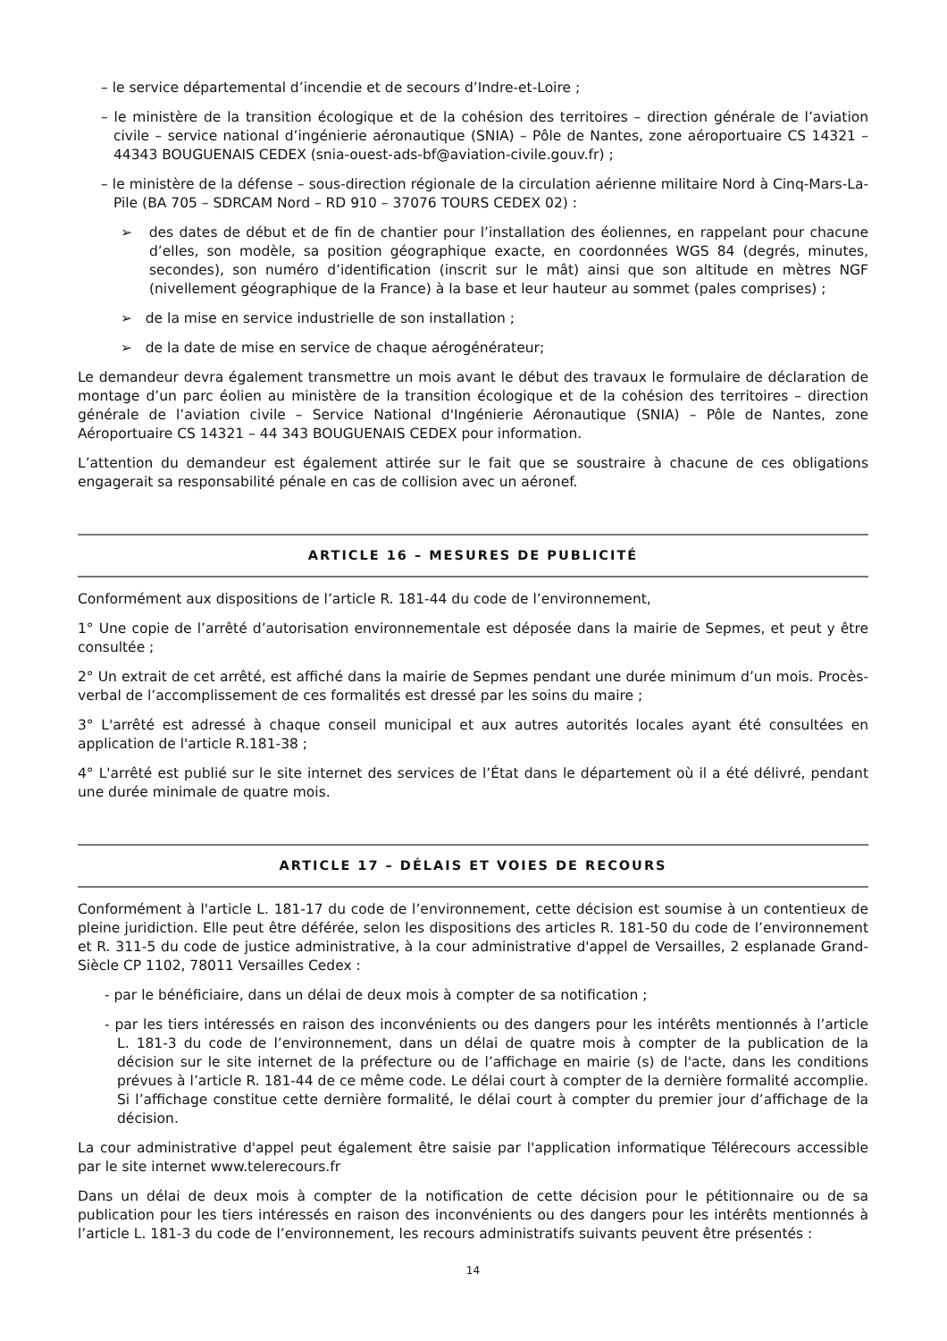– le service départemental d’incendie et de secours d’Indre-et-Loire ;
– le ministère de la transition écologique et de la cohésion des territoires – direction générale de l’aviation civile – service national d’ingénierie aéronautique (SNIA) – Pôle de Nantes, zone aéroportuaire CS 14321 – 44343 BOUGUENAIS CEDEX (snia-ouest-ads-bf@aviation-civile.gouv.fr) ;
– le ministère de la défense – sous-direction régionale de la circulation aérienne militaire Nord à Cinq-Mars-La-Pile (BA 705 – SDRCAM Nord – RD 910 – 37076 TOURS CEDEX 02) :
➢ des dates de début et de fin de chantier pour l’installation des éoliennes, en rappelant pour chacune d’elles, son modèle, sa position géographique exacte, en coordonnées WGS 84 (degrés, minutes, secondes), son numéro d’identification (inscrit sur le mât) ainsi que son altitude en mètres NGF (nivellement géographique de la France) à la base et leur hauteur au sommet (pales comprises) ;
➢ de la mise en service industrielle de son installation ;
➢ de la date de mise en service de chaque aérogénérateur;
Le demandeur devra également transmettre un mois avant le début des travaux le formulaire de déclaration de montage d’un parc éolien au ministère de la transition écologique et de la cohésion des territoires – direction générale de l’aviation civile – Service National d'Ingénierie Aéronautique (SNIA) – Pôle de Nantes, zone Aéroportuaire CS 14321 – 44 343 BOUGUENAIS CEDEX pour information.
L’attention du demandeur est également attirée sur le fait que se soustraire à chacune de ces obligations engagerait sa responsabilité pénale en cas de collision avec un aéronef.
ARTICLE 16 – MESURES DE PUBLICITÉ
Conformément aux dispositions de l’article R. 181-44 du code de l’environnement,
1° Une copie de l’arrêté d’autorisation environnementale est déposée dans la mairie de Sepmes, et peut y être consultée ;
2° Un extrait de cet arrêté, est affiché dans la mairie de Sepmes pendant une durée minimum d’un mois. Procès-verbal de l’accomplissement de ces formalités est dressé par les soins du maire ;
3° L'arrêté est adressé à chaque conseil municipal et aux autres autorités locales ayant été consultées en application de l'article R.181-38 ;
4° L'arrêté est publié sur le site internet des services de l’État dans le département où il a été délivré, pendant une durée minimale de quatre mois.
ARTICLE 17 – DÉLAIS ET VOIES DE RECOURS
Conformément à l'article L. 181-17 du code de l’environnement, cette décision est soumise à un contentieux de pleine juridiction. Elle peut être déférée, selon les dispositions des articles R. 181-50 du code de l’environnement et R. 311-5 du code de justice administrative, à la cour administrative d'appel de Versailles, 2 esplanade Grand-Siècle CP 1102, 78011 Versailles Cedex :
- par le bénéficiaire, dans un délai de deux mois à compter de sa notification ;
- par les tiers intéressés en raison des inconvénients ou des dangers pour les intérêts mentionnés à l’article L. 181-3 du code de l’environnement, dans un délai de quatre mois à compter de la publication de la décision sur le site internet de la préfecture ou de l’affichage en mairie (s) de l'acte, dans les conditions prévues à l’article R. 181-44 de ce même code. Le délai court à compter de la dernière formalité accomplie. Si l’affichage constitue cette dernière formalité, le délai court à compter du premier jour d’affichage de la décision.
La cour administrative d'appel peut également être saisie par l'application informatique Télérecours accessible par le site internet www.telerecours.fr
Dans un délai de deux mois à compter de la notification de cette décision pour le pétitionnaire ou de sa publication pour les tiers intéressés en raison des inconvénients ou des dangers pour les intérêts mentionnés à l’article L. 181-3 du code de l’environnement, les recours administratifs suivants peuvent être présentés :
14